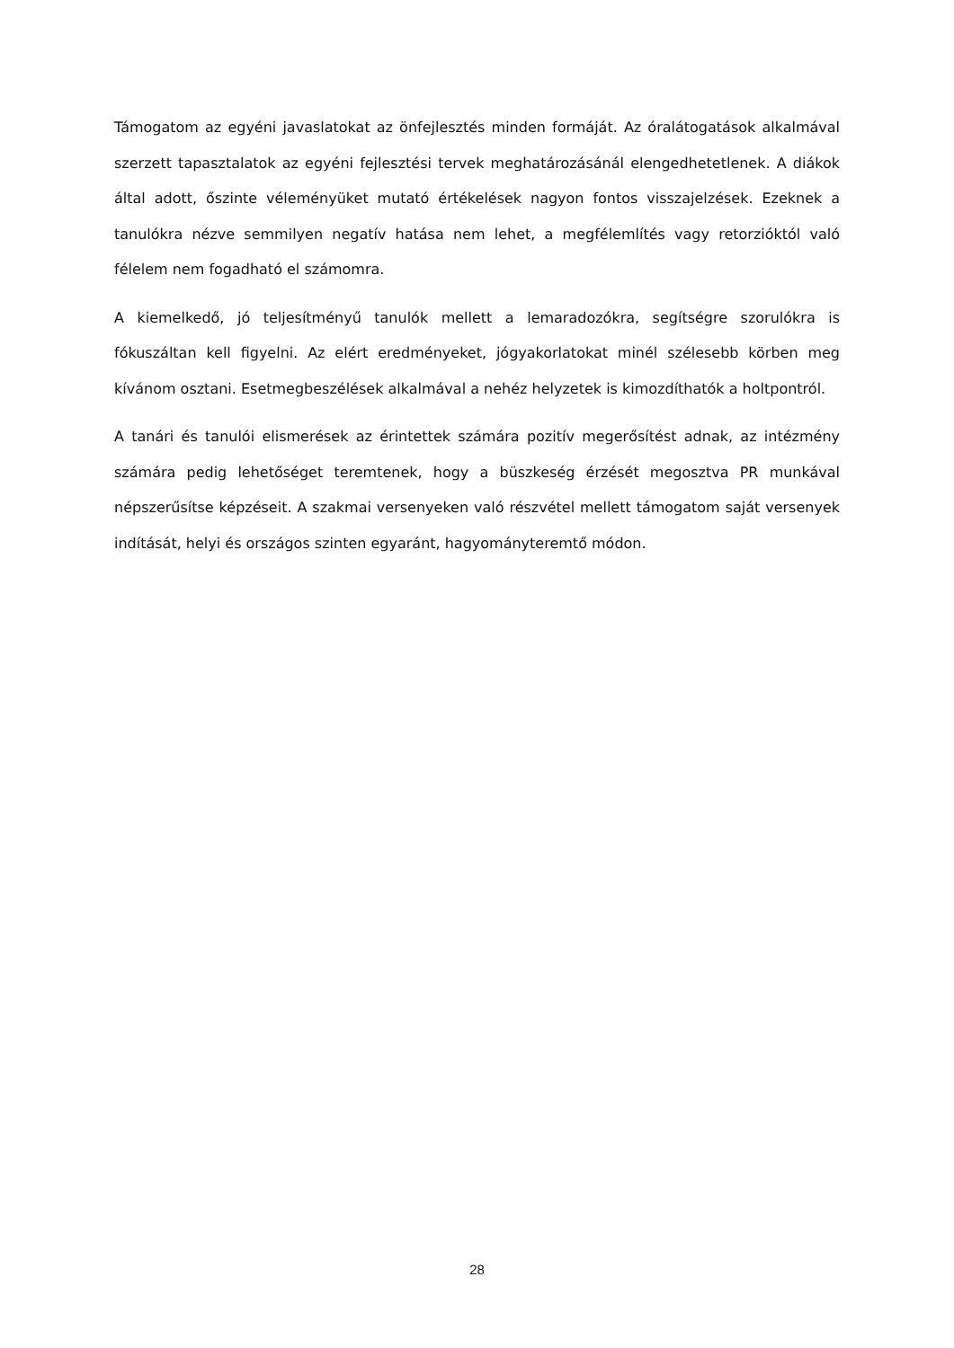Támogatom az egyéni javaslatokat az önfejlesztés minden formáját. Az óralátogatások alkalmával szerzett tapasztalatok az egyéni fejlesztési tervek meghatározásánál elengedhetetlenek. A diákok által adott, őszinte véleményüket mutató értékelések nagyon fontos visszajelzések. Ezeknek a tanulókra nézve semmilyen negatív hatása nem lehet, a megfélemlítés vagy retorzióktól való félelem nem fogadható el számomra.
A kiemelkedő, jó teljesítményű tanulók mellett a lemaradozókra, segítségre szorulókra is fókuszáltan kell figyelni. Az elért eredményeket, jógyakorlatokat minél szélesebb körben meg kívánom osztani. Esetmegbeszélések alkalmával a nehéz helyzetek is kimozdíthatók a holtpontról.
A tanári és tanulói elismerések az érintettek számára pozitív megerősítést adnak, az intézmény számára pedig lehetőséget teremtenek, hogy a büszkeség érzését megosztva PR munkával népszerűsítse képzéseit. A szakmai versenyeken való részvétel mellett támogatom saját versenyek indítását, helyi és országos szinten egyaránt, hagyományteremtő módon.
28